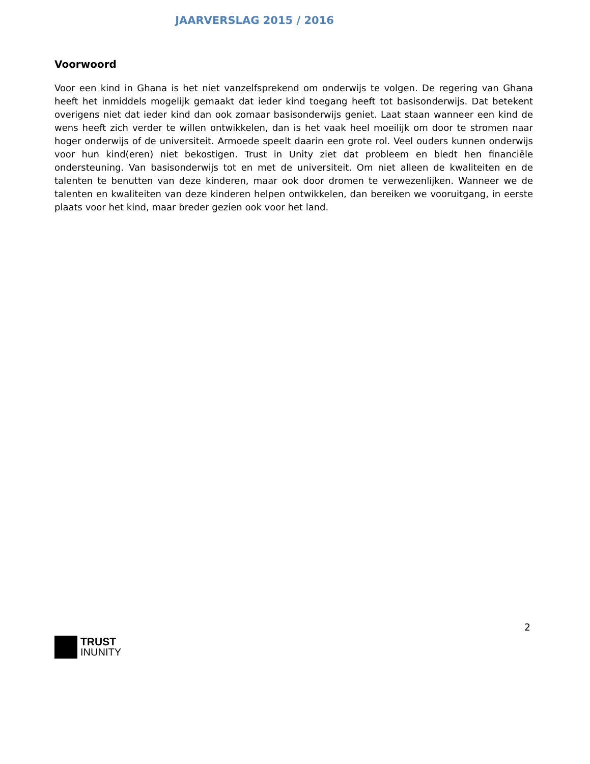JAARVERSLAG 2015 / 2016
Voorwoord
Voor een kind in Ghana is het niet vanzelfsprekend om onderwijs te volgen. De regering van Ghana heeft het inmiddels mogelijk gemaakt dat ieder kind toegang heeft tot basisonderwijs. Dat betekent overigens niet dat ieder kind dan ook zomaar basisonderwijs geniet. Laat staan wanneer een kind de wens heeft zich verder te willen ontwikkelen, dan is het vaak heel moeilijk om door te stromen naar hoger onderwijs of de universiteit. Armoede speelt daarin een grote rol. Veel ouders kunnen onderwijs voor hun kind(eren) niet bekostigen. Trust in Unity ziet dat probleem en biedt hen financiële ondersteuning. Van basisonderwijs tot en met de universiteit. Om niet alleen de kwaliteiten en de talenten te benutten van deze kinderen, maar ook door dromen te verwezenlijken. Wanneer we de talenten en kwaliteiten van deze kinderen helpen ontwikkelen, dan bereiken we vooruitgang, in eerste plaats voor het kind, maar breder gezien ook voor het land.
2
TRUST
INUNITY